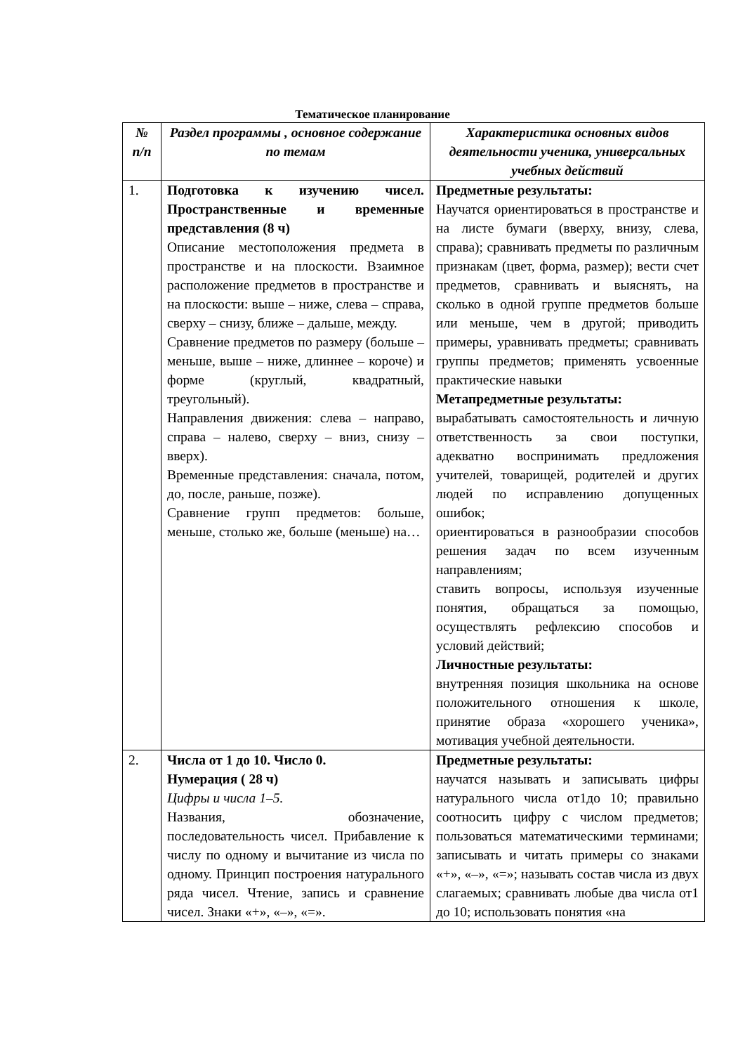Тематическое планирование
| № п/п | Раздел программы , основное содержание по темам | Характеристика основных видов деятельности ученика, универсальных учебных действий |
| --- | --- | --- |
| 1. | Подготовка к изучению чисел. Пространственные и временные представления (8 ч) Описание местоположения предмета в пространстве и на плоскости. Взаимное расположение предметов в пространстве и на плоскости: выше – ниже, слева – справа, сверху – снизу, ближе – дальше, между. Сравнение предметов по размеру (больше – меньше, выше – ниже, длиннее – короче) и форме (круглый, квадратный, треугольный). Направления движения: слева – направо, справа – налево, сверху – вниз, снизу – вверх). Временные представления: сначала, потом, до, после, раньше, позже). Сравнение групп предметов: больше, меньше, столько же, больше (меньше) на… | Предметные результаты: Научатся ориентироваться в пространстве и на листе бумаги (вверху, внизу, слева, справа); сравнивать предметы по различным признакам (цвет, форма, размер); вести счет предметов, сравнивать и выяснять, на сколько в одной группе предметов больше или меньше, чем в другой; приводить примеры, уравнивать предметы; сравнивать группы предметов; применять усвоенные практические навыки Метапредметные результаты: вырабатывать самостоятельность и личную ответственность за свои поступки, адекватно воспринимать предложения учителей, товарищей, родителей и других людей по исправлению допущенных ошибок; ориентироваться в разнообразии способов решения задач по всем изученным направлениям; ставить вопросы, используя изученные понятия, обращаться за помощью, осуществлять рефлексию способов и условий действий; Личностные результаты: внутренняя позиция школьника на основе положительного отношения к школе, принятие образа «хорошего ученика», мотивация учебной деятельности. |
| 2. | Числа от 1 до 10. Число 0. Нумерация ( 28 ч) Цифры и числа 1–5. Названия, обозначение, последовательность чисел. Прибавление к числу по одному и вычитание из числа по одному. Принцип построения натурального ряда чисел. Чтение, запись и сравнение чисел. Знаки «+», «–», «=». | Предметные результаты: научатся называть и записывать цифры натурального числа от1до 10; правильно соотносить цифру с числом предметов; пользоваться математическими терминами; записывать и читать примеры со знаками «+», «–», «=»; называть состав числа из двух слагаемых; сравнивать любые два числа от1 до 10; использовать понятия «на |